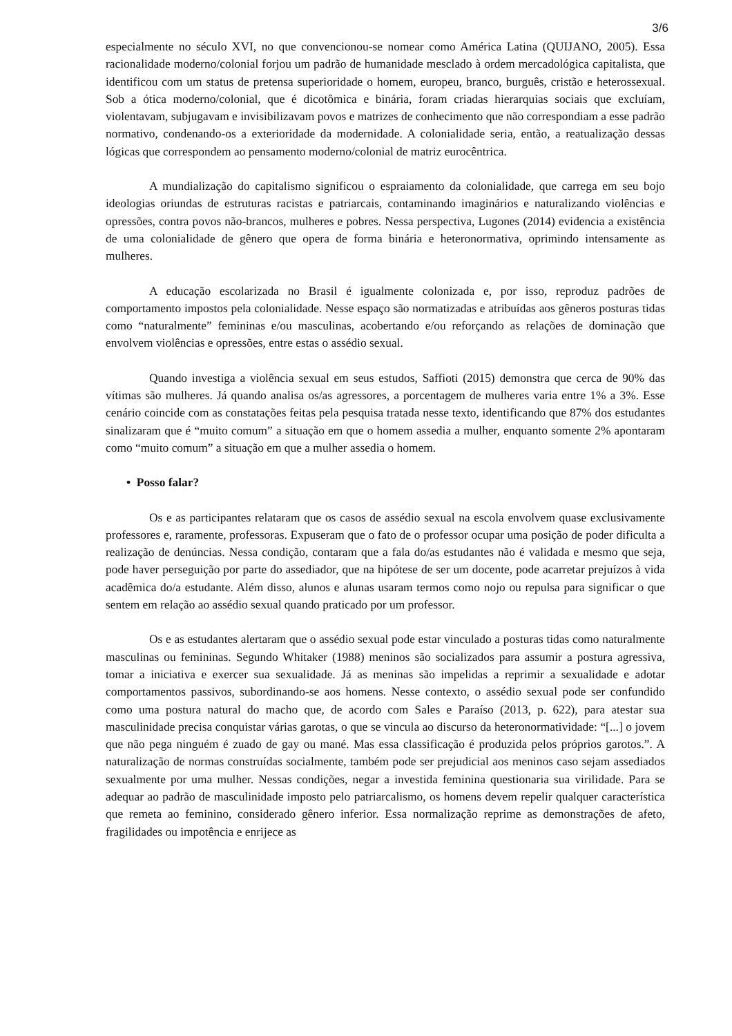3/6
especialmente no século XVI, no que convencionou-se nomear como América Latina (QUIJANO, 2005). Essa racionalidade moderno/colonial forjou um padrão de humanidade mesclado à ordem mercadológica capitalista, que identificou com um status de pretensa superioridade o homem, europeu, branco, burguês, cristão e heterossexual. Sob a ótica moderno/colonial, que é dicotômica e binária, foram criadas hierarquias sociais que excluíam, violentavam, subjugavam e invisibilizavam povos e matrizes de conhecimento que não correspondiam a esse padrão normativo, condenando-os a exterioridade da modernidade. A colonialidade seria, então, a reatualização dessas lógicas que correspondem ao pensamento moderno/colonial de matriz eurocêntrica.
A mundialização do capitalismo significou o espraiamento da colonialidade, que carrega em seu bojo ideologias oriundas de estruturas racistas e patriarcais, contaminando imaginários e naturalizando violências e opressões, contra povos não-brancos, mulheres e pobres. Nessa perspectiva, Lugones (2014) evidencia a existência de uma colonialidade de gênero que opera de forma binária e heteronormativa, oprimindo intensamente as mulheres.
A educação escolarizada no Brasil é igualmente colonizada e, por isso, reproduz padrões de comportamento impostos pela colonialidade. Nesse espaço são normatizadas e atribuídas aos gêneros posturas tidas como “naturalmente” femininas e/ou masculinas, acobertando e/ou reforçando as relações de dominação que envolvem violências e opressões, entre estas o assédio sexual.
Quando investiga a violência sexual em seus estudos, Saffioti (2015) demonstra que cerca de 90% das vítimas são mulheres. Já quando analisa os/as agressores, a porcentagem de mulheres varia entre 1% a 3%. Esse cenário coincide com as constatações feitas pela pesquisa tratada nesse texto, identificando que 87% dos estudantes sinalizaram que é “muito comum” a situação em que o homem assedia a mulher, enquanto somente 2% apontaram como “muito comum” a situação em que a mulher assedia o homem.
• Posso falar?
Os e as participantes relataram que os casos de assédio sexual na escola envolvem quase exclusivamente professores e, raramente, professoras. Expuseram que o fato de o professor ocupar uma posição de poder dificulta a realização de denúncias. Nessa condição, contaram que a fala do/as estudantes não é validada e mesmo que seja, pode haver perseguição por parte do assediador, que na hipótese de ser um docente, pode acarretar prejuízos à vida acadêmica do/a estudante. Além disso, alunos e alunas usaram termos como nojo ou repulsa para significar o que sentem em relação ao assédio sexual quando praticado por um professor.
Os e as estudantes alertaram que o assédio sexual pode estar vinculado a posturas tidas como naturalmente masculinas ou femininas. Segundo Whitaker (1988) meninos são socializados para assumir a postura agressiva, tomar a iniciativa e exercer sua sexualidade. Já as meninas são impelidas a reprimir a sexualidade e adotar comportamentos passivos, subordinando-se aos homens. Nesse contexto, o assédio sexual pode ser confundido como uma postura natural do macho que, de acordo com Sales e Paraíso (2013, p. 622), para atestar sua masculinidade precisa conquistar várias garotas, o que se vincula ao discurso da heteronormatividade: “[...] o jovem que não pega ninguém é zuado de gay ou mané. Mas essa classificação é produzida pelos próprios garotos.”. A naturalização de normas construídas socialmente, também pode ser prejudicial aos meninos caso sejam assediados sexualmente por uma mulher. Nessas condições, negar a investida feminina questionaria sua virilidade. Para se adequar ao padrão de masculinidade imposto pelo patriarcalismo, os homens devem repelir qualquer característica que remeta ao feminino, considerado gênero inferior. Essa normalização reprime as demonstrações de afeto, fragilidades ou impotência e enrijece as